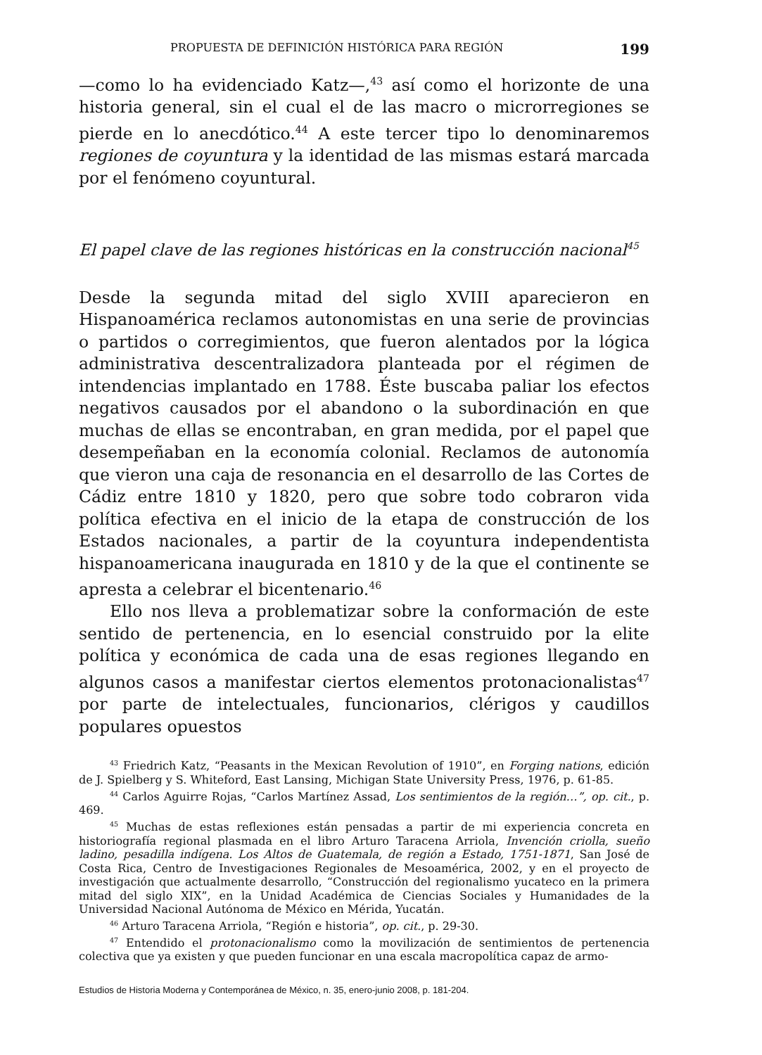PROPUESTA DE DEFINICIÓN HISTÓRICA PARA REGIÓN 199
—como lo ha evidenciado Katz—,<sup>43</sup> así como el horizonte de una historia general, sin el cual el de las macro o microrregiones se pierde en lo anecdótico.<sup>44</sup> A este tercer tipo lo denominaremos regiones de coyuntura y la identidad de las mismas estará marcada por el fenómeno coyuntural.
El papel clave de las regiones históricas en la construcción nacional<sup>45</sup>
Desde la segunda mitad del siglo XVIII aparecieron en Hispanoamérica reclamos autonomistas en una serie de provincias o partidos o corregimientos, que fueron alentados por la lógica administrativa descentralizadora planteada por el régimen de intendencias implantado en 1788. Éste buscaba paliar los efectos negativos causados por el abandono o la subordinación en que muchas de ellas se encontraban, en gran medida, por el papel que desempeñaban en la economía colonial. Reclamos de autonomía que vieron una caja de resonancia en el desarrollo de las Cortes de Cádiz entre 1810 y 1820, pero que sobre todo cobraron vida política efectiva en el inicio de la etapa de construcción de los Estados nacionales, a partir de la coyuntura independentista hispanoamericana inaugurada en 1810 y de la que el continente se apresta a celebrar el bicentenario.<sup>46</sup>
Ello nos lleva a problematizar sobre la conformación de este sentido de pertenencia, en lo esencial construido por la elite política y económica de cada una de esas regiones llegando en algunos casos a manifestar ciertos elementos protonacionalistas<sup>47</sup> por parte de intelectuales, funcionarios, clérigos y caudillos populares opuestos
<sup>43</sup> Friedrich Katz, “Peasants in the Mexican Revolution of 1910”, en Forging nations, edición de J. Spielberg y S. Whiteford, East Lansing, Michigan State University Press, 1976, p. 61-85.
<sup>44</sup> Carlos Aguirre Rojas, “Carlos Martínez Assad, Los sentimientos de la región…”, op. cit., p. 469.
<sup>45</sup> Muchas de estas reflexiones están pensadas a partir de mi experiencia concreta en historiografía regional plasmada en el libro Arturo Taracena Arriola, Invención criolla, sueño ladino, pesadilla indígena. Los Altos de Guatemala, de región a Estado, 1751-1871, San José de Costa Rica, Centro de Investigaciones Regionales de Mesoamérica, 2002, y en el proyecto de investigación que actualmente desarrollo, “Construcción del regionalismo yucateco en la primera mitad del siglo XIX”, en la Unidad Académica de Ciencias Sociales y Humanidades de la Universidad Nacional Autónoma de México en Mérida, Yucatán.
<sup>46</sup> Arturo Taracena Arriola, “Región e historia”, op. cit., p. 29-30.
<sup>47</sup> Entendido el protonacionalismo como la movilización de sentimientos de pertenencia colectiva que ya existen y que pueden funcionar en una escala macropolítica capaz de armo-
Estudios de Historia Moderna y Contemporánea de México, n. 35, enero-junio 2008, p. 181-204.